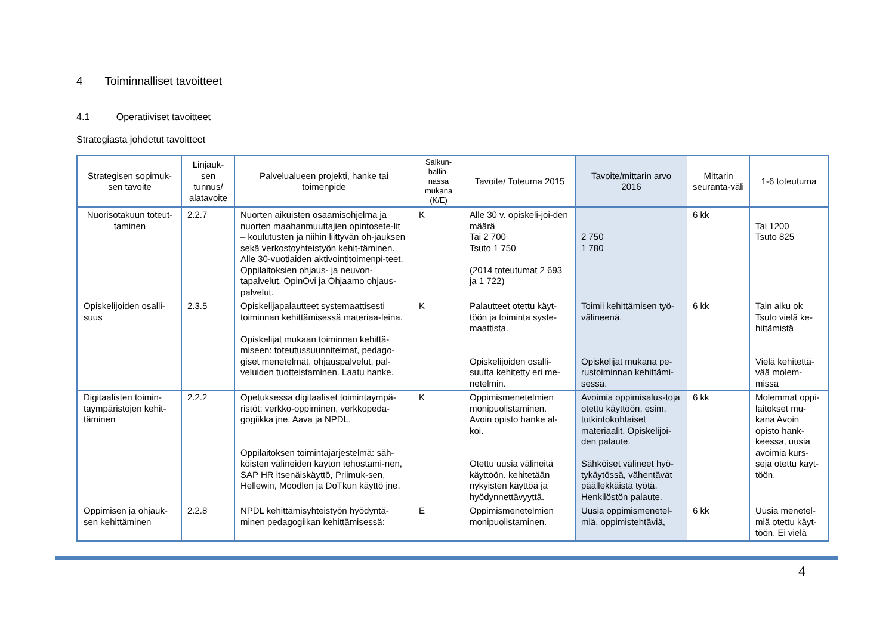4 Toiminnalliset tavoitteet
4.1 Operatiiviset tavoitteet
Strategiasta johdetut tavoitteet
| Strategisen sopimuk-sen tavoite | Linjauk-sen tunnus/ alatavoite | Palvelualueen projekti, hanke tai toimenpide | Salkun-hallin-nassa mukana (K/E) | Tavoite/ Toteuma 2015 | Tavoite/mittarin arvo 2016 | Mittarin seuranta-väli | 1-6 toteutuma |
| --- | --- | --- | --- | --- | --- | --- | --- |
| Nuorisotakuun toteut-taminen | 2.2.7 | Nuorten aikuisten osaamisohjelma ja nuorten maahanmuuttajien opintosete-lit – koulutusten ja niihin liittyvän oh-jauksen sekä verkostoyhteistyön kehit-täminen. Alle 30-vuotiaiden aktivointitoimenpi-teet. Oppilaitoksien ohjaus- ja neuvon-tapalvelut, OpinOvi ja Ohjaamo ohjaus-palvelut. | K | Alle 30 v. opiskeli-joi-den määrä Tai 2 700 Tsuto 1 750 (2014 toteutumat 2 693 ja 1 722) | 2 750 1 780 | 6 kk | Tai 1200 Tsuto 825 |
| Opiskelijoiden osalli-suus | 2.3.5 | Opiskelijapalautteet systemaattisesti toiminnan kehittämisessä materiaa-leina. Opiskelijat mukaan toiminnan kehittä-miseen: toteutussuunnitelmat, pedago-giset menetelmät, ohjauspalvelut, pal-veluiden tuotteistaminen. Laatu hanke. | K | Palautteet otettu käyt-töön ja toiminta syste-maattista. Opiskelijoiden osalli-suutta kehitetty eri me-netelmin. | Toimii kehittämisen työ-välineenä. Opiskelijat mukana pe-rustoiminnan kehittämi-sessä. | 6 kk | Tain aiku ok Tsuto vielä ke-hittämistä Vielä kehitettä-vää molem-missa |
| Digitaalisten toimin-taympäristöjen kehit-täminen | 2.2.2 | Opetuksessa digitaaliset toimintaympä-ristöt: verkko-oppiminen, verkkopeda-gogiikka jne. Aava ja NPDL. Oppilaitoksen toimintajärjestelmä: säh-köisten välineiden käytön tehostami-nen, SAP HR itsenäiskäyttö, Priimuk-sen, Hellewin, Moodlen ja DoTkun käyttö jne. | K | Oppimismenetelmien monipuolistaminen. Avoin opisto hanke al-koi. Otettu uusia välineitä käyttöön. kehitetään nykyisten käyttöä ja hyödynnettävyyttä. | Avoimia oppimisalus-toja otettu käyttöön, esim. tutkintokohtaiset materiaalit. Opiskelijoi-den palaute. Sähköiset välineet hyö-tykäytössä, vähentävät päällekkäistä työtä. Henkilöstön palaute. | 6 kk | Molemmat oppi-laitokset mu-kana Avoin opisto hank-keessa, uusia avoimia kurs-seja otettu käyt-töön. |
| Oppimisen ja ohjauk-sen kehittäminen | 2.2.8 | NPDL kehittämisyhteistyön hyödyntä-minen pedagogiikan kehittämisessä: | E | Oppimismenetelmien monipuolistaminen. | Uusia oppimismenetel-miä, oppimistehtäviä, | 6 kk | Uusia menetel-miä otettu käyt-töön. Ei vielä |
4